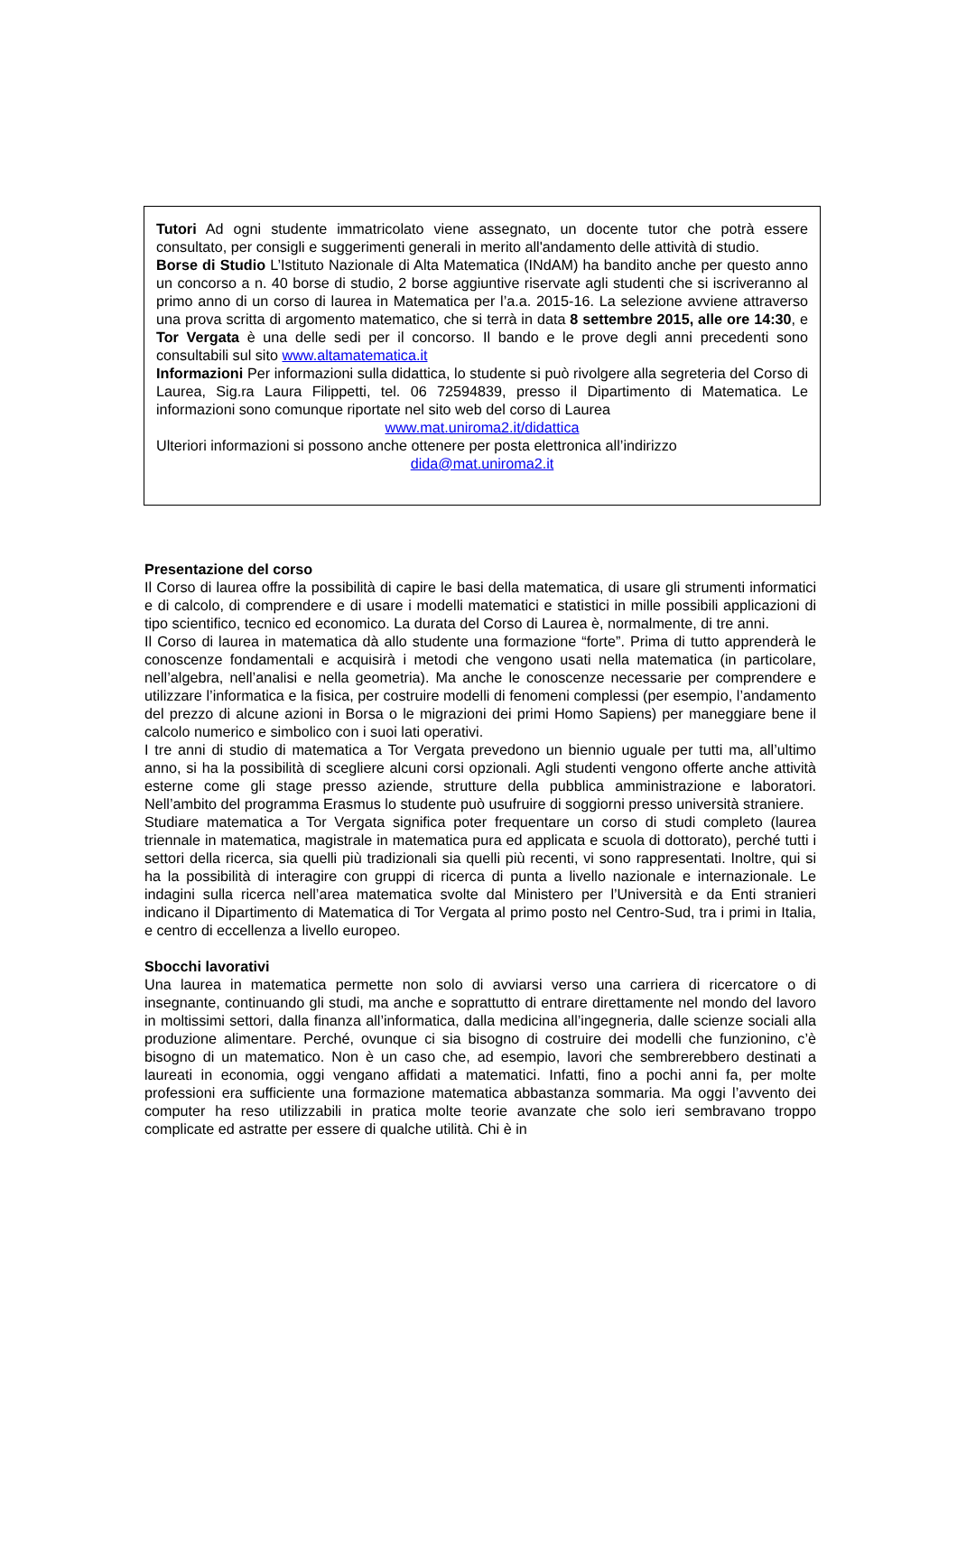Tutori Ad ogni studente immatricolato viene assegnato, un docente tutor che potrà essere consultato, per consigli e suggerimenti generali in merito all'andamento delle attività di studio.
Borse di Studio L’Istituto Nazionale di Alta Matematica (INdAM) ha bandito anche per questo anno un concorso a n. 40 borse di studio, 2 borse aggiuntive riservate agli studenti che si iscriveranno al primo anno di un corso di laurea in Matematica per l’a.a. 2015-16. La selezione avviene attraverso una prova scritta di argomento matematico, che si terrà in data 8 settembre 2015, alle ore 14:30, e Tor Vergata è una delle sedi per il concorso. Il bando e le prove degli anni precedenti sono consultabili sul sito www.altamatematica.it
Informazioni Per informazioni sulla didattica, lo studente si può rivolgere alla segreteria del Corso di Laurea, Sig.ra Laura Filippetti, tel. 06 72594839, presso il Dipartimento di Matematica. Le informazioni sono comunque riportate nel sito web del corso di Laurea
www.mat.uniroma2.it/didattica
Ulteriori informazioni si possono anche ottenere per posta elettronica all’indirizzo
dida@mat.uniroma2.it
Presentazione del corso
Il Corso di laurea offre la possibilità di capire le basi della matematica, di usare gli strumenti informatici e di calcolo, di comprendere e di usare i modelli matematici e statistici in mille possibili applicazioni di tipo scientifico, tecnico ed economico. La durata del Corso di Laurea è, normalmente, di tre anni.
Il Corso di laurea in matematica dà allo studente una formazione “forte”. Prima di tutto apprenderà le conoscenze fondamentali e acquisirà i metodi che vengono usati nella matematica (in particolare, nell’algebra, nell’analisi e nella geometria). Ma anche le conoscenze necessarie per comprendere e utilizzare l’informatica e la fisica, per costruire modelli di fenomeni complessi (per esempio, l’andamento del prezzo di alcune azioni in Borsa o le migrazioni dei primi Homo Sapiens) per maneggiare bene il calcolo numerico e simbolico con i suoi lati operativi.
I tre anni di studio di matematica a Tor Vergata prevedono un biennio uguale per tutti ma, all’ultimo anno, si ha la possibilità di scegliere alcuni corsi opzionali. Agli studenti vengono offerte anche attività esterne come gli stage presso aziende, strutture della pubblica amministrazione e laboratori. Nell’ambito del programma Erasmus lo studente può usufruire di soggiorni presso università straniere.
Studiare matematica a Tor Vergata significa poter frequentare un corso di studi completo (laurea triennale in matematica, magistrale in matematica pura ed applicata e scuola di dottorato), perché tutti i settori della ricerca, sia quelli più tradizionali sia quelli più recenti, vi sono rappresentati. Inoltre, qui si ha la possibilità di interagire con gruppi di ricerca di punta a livello nazionale e internazionale. Le indagini sulla ricerca nell’area matematica svolte dal Ministero per l’Università e da Enti stranieri indicano il Dipartimento di Matematica di Tor Vergata al primo posto nel Centro-Sud, tra i primi in Italia, e centro di eccellenza a livello europeo.
Sbocchi lavorativi
Una laurea in matematica permette non solo di avviarsi verso una carriera di ricercatore o di insegnante, continuando gli studi, ma anche e soprattutto di entrare direttamente nel mondo del lavoro in moltissimi settori, dalla finanza all’informatica, dalla medicina all’ingegneria, dalle scienze sociali alla produzione alimentare. Perché, ovunque ci sia bisogno di costruire dei modelli che funzionino, c’è bisogno di un matematico. Non è un caso che, ad esempio, lavori che sembrerebbero destinati a laureati in economia, oggi vengano affidati a matematici. Infatti, fino a pochi anni fa, per molte professioni era sufficiente una formazione matematica abbastanza sommaria. Ma oggi l’avvento dei computer ha reso utilizzabili in pratica molte teorie avanzate che solo ieri sembravano troppo complicate ed astratte per essere di qualche utilità. Chi è in